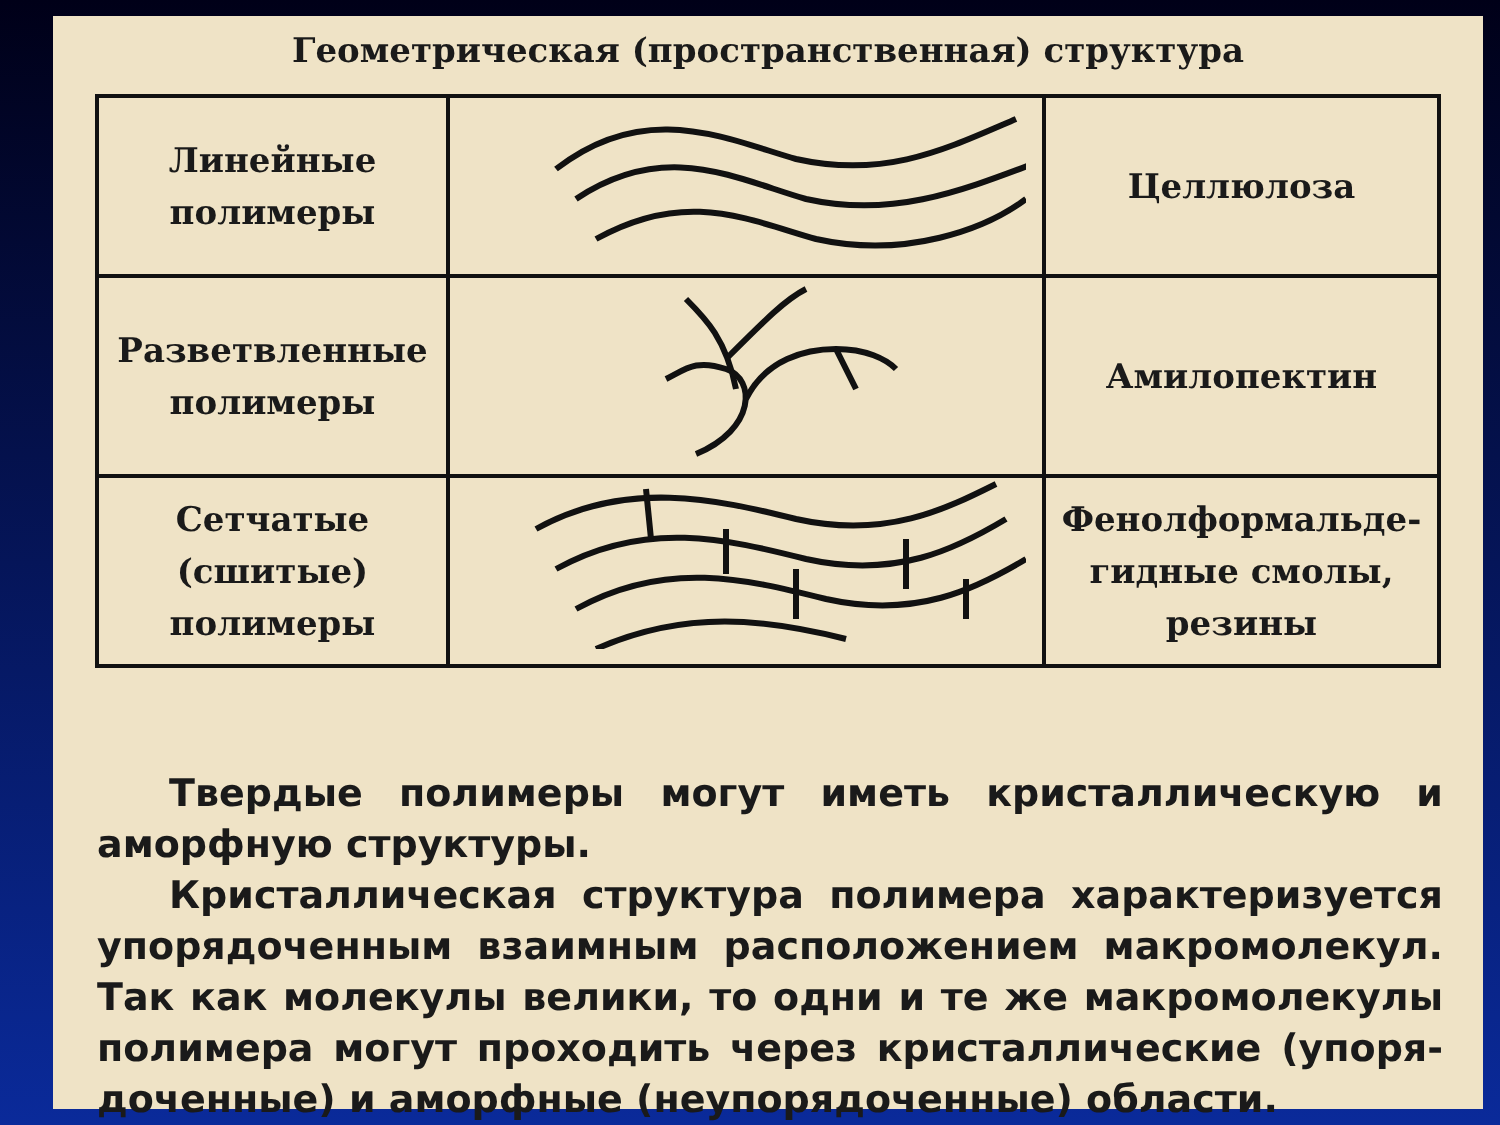Геометрическая (пространственная) структура
| Линейные полимеры | | Целлюлоза |
| Разветвленные полимеры | | Амилопектин |
| Сетчатые (сшитые) полимеры | | Фенолформальде- гидные смолы, резины |
Твердые полимеры могут иметь кристаллическую и аморфную структуры.
Кристаллическая структура полимера характеризуется упорядоченным взаимным расположением макромолекул. Так как молекулы велики, то одни и те же макромолекулы полимера могут проходить через кристаллические (упоря-доченные) и аморфные (неупорядоченные) области.